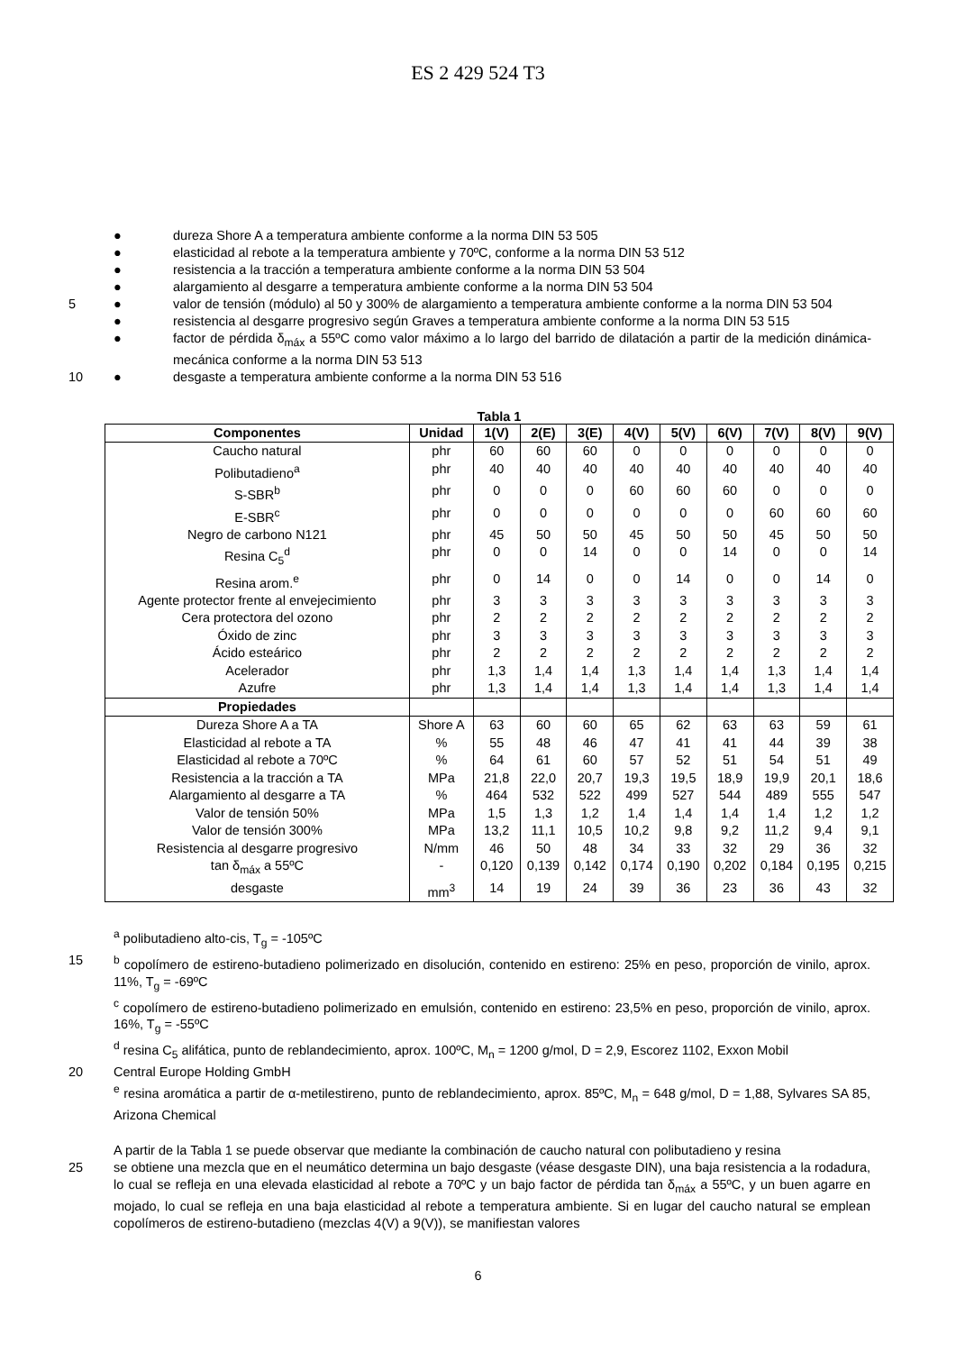ES 2 429 524 T3
● dureza Shore A a temperatura ambiente conforme a la norma DIN 53 505
● elasticidad al rebote a la temperatura ambiente y 70ºC, conforme a la norma DIN 53 512
● resistencia a la tracción a temperatura ambiente conforme a la norma DIN 53 504
● alargamiento al desgarre a temperatura ambiente conforme a la norma DIN 53 504
5 ● valor de tensión (módulo) al 50 y 300% de alargamiento a temperatura ambiente conforme a la norma DIN 53 504
● resistencia al desgarre progresivo según Graves a temperatura ambiente conforme a la norma DIN 53 515
● factor de pérdida δ<sub>máx</sub> a 55ºC como valor máximo a lo largo del barrido de dilatación a partir de la medición dinámica-mecánica conforme a la norma DIN 53 513
10 ● desgaste a temperatura ambiente conforme a la norma DIN 53 516
Tabla 1
| Componentes | Unidad | 1(V) | 2(E) | 3(E) | 4(V) | 5(V) | 6(V) | 7(V) | 8(V) | 9(V) |
| --- | --- | --- | --- | --- | --- | --- | --- | --- | --- | --- |
| Caucho natural | phr | 60 | 60 | 60 | 0 | 0 | 0 | 0 | 0 | 0 |
| Polibutadieno<sup>a</sup> | phr | 40 | 40 | 40 | 40 | 40 | 40 | 40 | 40 | 40 |
| S-SBR<sup>b</sup> | phr | 0 | 0 | 0 | 60 | 60 | 60 | 0 | 0 | 0 |
| E-SBR<sup>c</sup> | phr | 0 | 0 | 0 | 0 | 0 | 0 | 60 | 60 | 60 |
| Negro de carbono N121 | phr | 45 | 50 | 50 | 45 | 50 | 50 | 45 | 50 | 50 |
| Resina C<sub>5</sub><sup>d</sup> | phr | 0 | 0 | 14 | 0 | 0 | 14 | 0 | 0 | 14 |
| Resina arom.<sup>e</sup> | phr | 0 | 14 | 0 | 0 | 14 | 0 | 0 | 14 | 0 |
| Agente protector frente al envejecimiento | phr | 3 | 3 | 3 | 3 | 3 | 3 | 3 | 3 | 3 |
| Cera protectora del ozono | phr | 2 | 2 | 2 | 2 | 2 | 2 | 2 | 2 | 2 |
| Óxido de zinc | phr | 3 | 3 | 3 | 3 | 3 | 3 | 3 | 3 | 3 |
| Ácido esteárico | phr | 2 | 2 | 2 | 2 | 2 | 2 | 2 | 2 | 2 |
| Acelerador | phr | 1,3 | 1,4 | 1,4 | 1,3 | 1,4 | 1,4 | 1,3 | 1,4 | 1,4 |
| Azufre | phr | 1,3 | 1,4 | 1,4 | 1,3 | 1,4 | 1,4 | 1,3 | 1,4 | 1,4 |
| Propiedades | | | | | | | | | | |
| Dureza Shore A a TA | Shore A | 63 | 60 | 60 | 65 | 62 | 63 | 63 | 59 | 61 |
| Elasticidad al rebote a TA | % | 55 | 48 | 46 | 47 | 41 | 41 | 44 | 39 | 38 |
| Elasticidad al rebote a 70ºC | % | 64 | 61 | 60 | 57 | 52 | 51 | 54 | 51 | 49 |
| Resistencia a la tracción a TA | MPa | 21,8 | 22,0 | 20,7 | 19,3 | 19,5 | 18,9 | 19,9 | 20,1 | 18,6 |
| Alargamiento al desgarre a TA | % | 464 | 532 | 522 | 499 | 527 | 544 | 489 | 555 | 547 |
| Valor de tensión 50% | MPa | 1,5 | 1,3 | 1,2 | 1,4 | 1,4 | 1,4 | 1,4 | 1,2 | 1,2 |
| Valor de tensión 300% | MPa | 13,2 | 11,1 | 10,5 | 10,2 | 9,8 | 9,2 | 11,2 | 9,4 | 9,1 |
| Resistencia al desgarre progresivo | N/mm | 46 | 50 | 48 | 34 | 33 | 32 | 29 | 36 | 32 |
| tan δ<sub>máx</sub> a 55ºC | - | 0,120 | 0,139 | 0,142 | 0,174 | 0,190 | 0,202 | 0,184 | 0,195 | 0,215 |
| desgaste | mm<sup>3</sup> | 14 | 19 | 24 | 39 | 36 | 23 | 36 | 43 | 32 |
<sup>a</sup> polibutadieno alto-cis, T<sub>g</sub> = -105ºC
15 <sup>b</sup> copolímero de estireno-butadieno polimerizado en disolución, contenido en estireno: 25% en peso, proporción de vinilo, aprox. 11%, T<sub>g</sub> = -69ºC
<sup>c</sup> copolímero de estireno-butadieno polimerizado en emulsión, contenido en estireno: 23,5% en peso, proporción de vinilo, aprox. 16%, T<sub>g</sub> = -55ºC
<sup>d</sup> resina C<sub>5</sub> alifática, punto de reblandecimiento, aprox. 100ºC, M<sub>n</sub> = 1200 g/mol, D = 2,9, Escorez 1102, Exxon Mobil
20 Central Europe Holding GmbH
<sup>e</sup> resina aromática a partir de α-metilestireno, punto de reblandecimiento, aprox. 85ºC, M<sub>n</sub> = 648 g/mol, D = 1,88, Sylvares SA 85, Arizona Chemical
A partir de la Tabla 1 se puede observar que mediante la combinación de caucho natural con polibutadieno y resina
25 se obtiene una mezcla que en el neumático determina un bajo desgaste (véase desgaste DIN), una baja resistencia a la rodadura, lo cual se refleja en una elevada elasticidad al rebote a 70ºC y un bajo factor de pérdida tan δ<sub>máx</sub> a 55ºC, y un buen agarre en mojado, lo cual se refleja en una baja elasticidad al rebote a temperatura ambiente. Si en lugar del caucho natural se emplean copolímeros de estireno-butadieno (mezclas 4(V) a 9(V)), se manifiestan valores
6